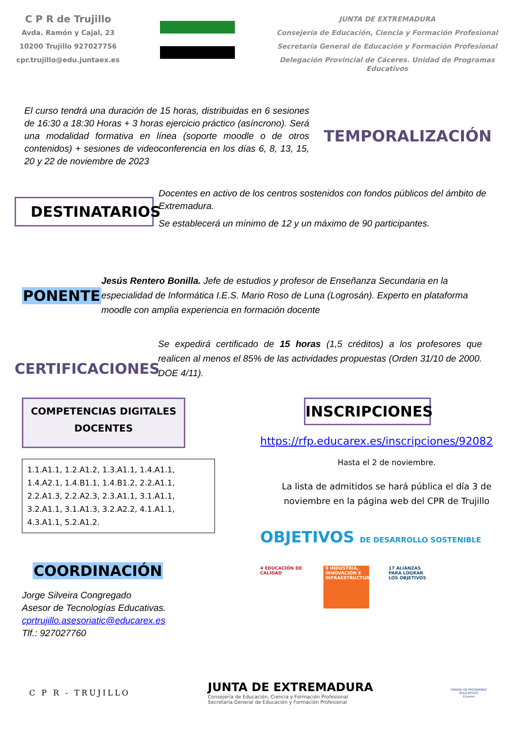C P R de Trujillo
Avda. Ramón y Cajal, 23
10200 Trujillo 927027756
cpr.trujillo@edu.juntaex.es
JUNTA DE EXTREMADURA
Consejería de Educación, Ciencia y Formación Profesional
Secretaría General de Educación y Formación Profesional
Delegación Provincial de Cáceres. Unidad de Programas Educativos
El curso tendrá una duración de 15 horas, distribuidas en 6 sesiones de 16:30 a 18:30 Horas + 3 horas ejercicio práctico (asíncrono). Será una modalidad formativa en línea (soporte moodle o de otros contenidos) + sesiones de videoconferencia en los días 6, 8, 13, 15, 20 y 22 de noviembre de 2023
TEMPORALIZACIÓN
DESTINATARIOS
Docentes en activo de los centros sostenidos con fondos públicos del ámbito de Extremadura.
Se establecerá un mínimo de 12 y un máximo de 90 participantes.
PONENTE
Jesús Rentero Bonilla. Jefe de estudios y profesor de Enseñanza Secundaria en la especialidad de Informática I.E.S. Mario Roso de Luna (Logrosán). Experto en plataforma moodle con amplia experiencia en formación docente
CERTIFICACIONES
Se expedirá certificado de 15 horas (1,5 créditos) a los profesores que realicen al menos el 85% de las actividades propuestas (Orden 31/10 de 2000. DOE 4/11).
COMPETENCIAS DIGITALES DOCENTES
1.1.A1.1, 1.2.A1.2, 1.3.A1.1, 1.4.A1.1, 1.4.A2.1, 1.4.B1.1, 1.4.B1.2, 2.2.A1.1, 2.2.A1.3, 2.2.A2.3, 2.3.A1.1, 3.1.A1.1, 3.2.A1.1, 3.1.A1.3, 3.2.A2.2, 4.1.A1.1, 4.3.A1.1, 5.2.A1.2.
COORDINACIÓN
Jorge Silveira Congregado
Asesor de Tecnologías Educativas.
cprtrujillo.asesoriatic@educarex.es
Tlf.: 927027760
INSCRIPCIONES
https://rfp.educarex.es/inscripciones/92082
Hasta el 2 de noviembre.
La lista de admitidos se hará pública el día 3 de noviembre en la página web del CPR de Trujillo
OBJETIVOS DE DESARROLLO SOSTENIBLE
4 EDUCACIÓN DE CALIDAD
9 INDUSTRIA, INNOVACIÓN E INFRAESTRUCTURA
17 ALIANZAS PARA LOGRAR LOS OBJETIVOS
C P R - TRUJILLO
JUNTA DE EXTREMADURA
Consejería de Educación, Ciencia y Formación Profesional
Secretaría General de Educación y Formación Profesional
UNIDAD DE PROGRAMAS
EDUCATIVOS
Cáceres